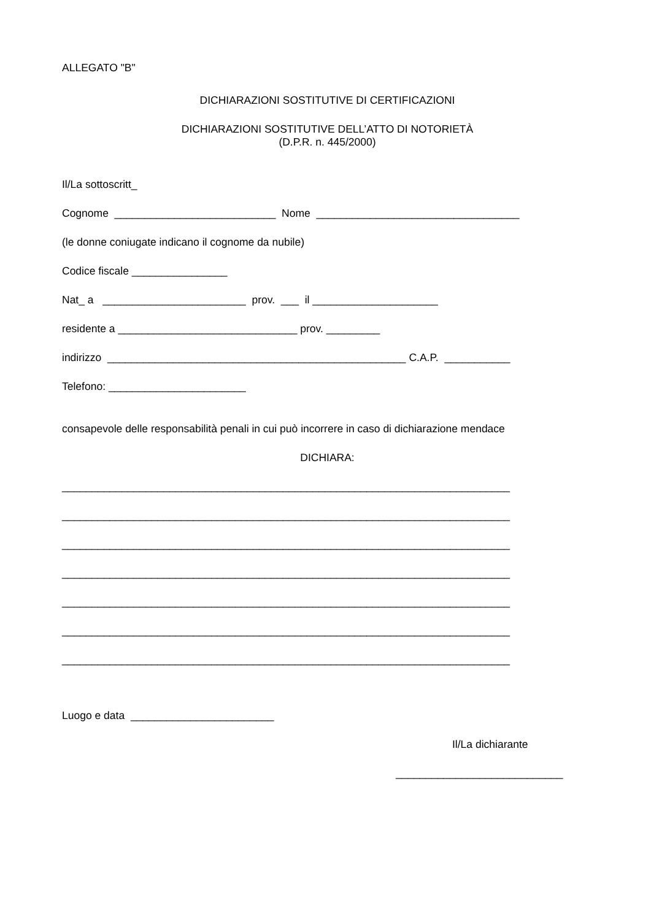ALLEGATO "B"
DICHIARAZIONI SOSTITUTIVE DI CERTIFICAZIONI
DICHIARAZIONI SOSTITUTIVE DELL’ATTO DI NOTORIETÀ
(D.P.R. n. 445/2000)
Il/La sottoscritt_
Cognome ___________________________ Nome __________________________________
(le donne coniugate indicano il cognome da nubile)
Codice fiscale ________________
Nat_ a ________________________ prov. ___ il _____________________
residente a ______________________________ prov. _________
indirizzo __________________________________________________ C.A.P. ___________
Telefono: _______________________
consapevole delle responsabilità penali in cui può incorrere in caso di dichiarazione mendace
DICHIARA:
___________________________________________________________________________
___________________________________________________________________________
___________________________________________________________________________
___________________________________________________________________________
___________________________________________________________________________
___________________________________________________________________________
___________________________________________________________________________
Luogo e data ________________________
Il/La dichiarante
____________________________